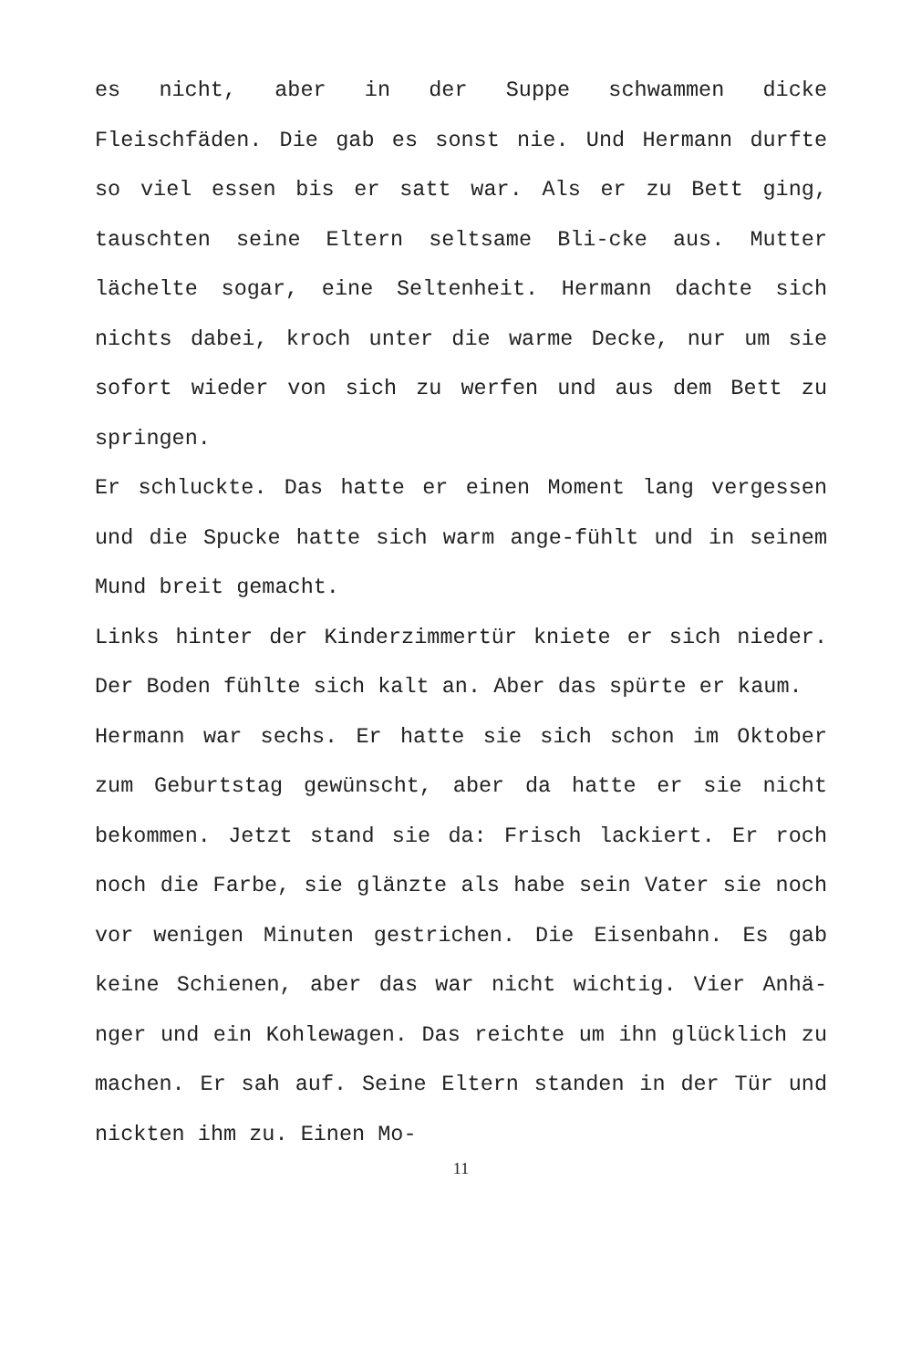es nicht, aber in der Suppe schwammen dicke Fleischfäden. Die gab es sonst nie. Und Hermann durfte so viel essen bis er satt war. Als er zu Bett ging, tauschten seine Eltern seltsame Bli-cke aus. Mutter lächelte sogar, eine Seltenheit. Hermann dachte sich nichts dabei, kroch unter die warme Decke, nur um sie sofort wieder von sich zu werfen und aus dem Bett zu springen.
Er schluckte. Das hatte er einen Moment lang vergessen und die Spucke hatte sich warm ange-fühlt und in seinem Mund breit gemacht.
Links hinter der Kinderzimmertür kniete er sich nieder. Der Boden fühlte sich kalt an. Aber das spürte er kaum.
Hermann war sechs. Er hatte sie sich schon im Oktober zum Geburtstag gewünscht, aber da hatte er sie nicht bekommen. Jetzt stand sie da: Frisch lackiert. Er roch noch die Farbe, sie glänzte als habe sein Vater sie noch vor wenigen Minuten gestrichen. Die Eisenbahn. Es gab keine Schienen, aber das war nicht wichtig. Vier Anhä-nger und ein Kohlewagen. Das reichte um ihn glücklich zu machen. Er sah auf. Seine Eltern standen in der Tür und nickten ihm zu. Einen Mo-
11